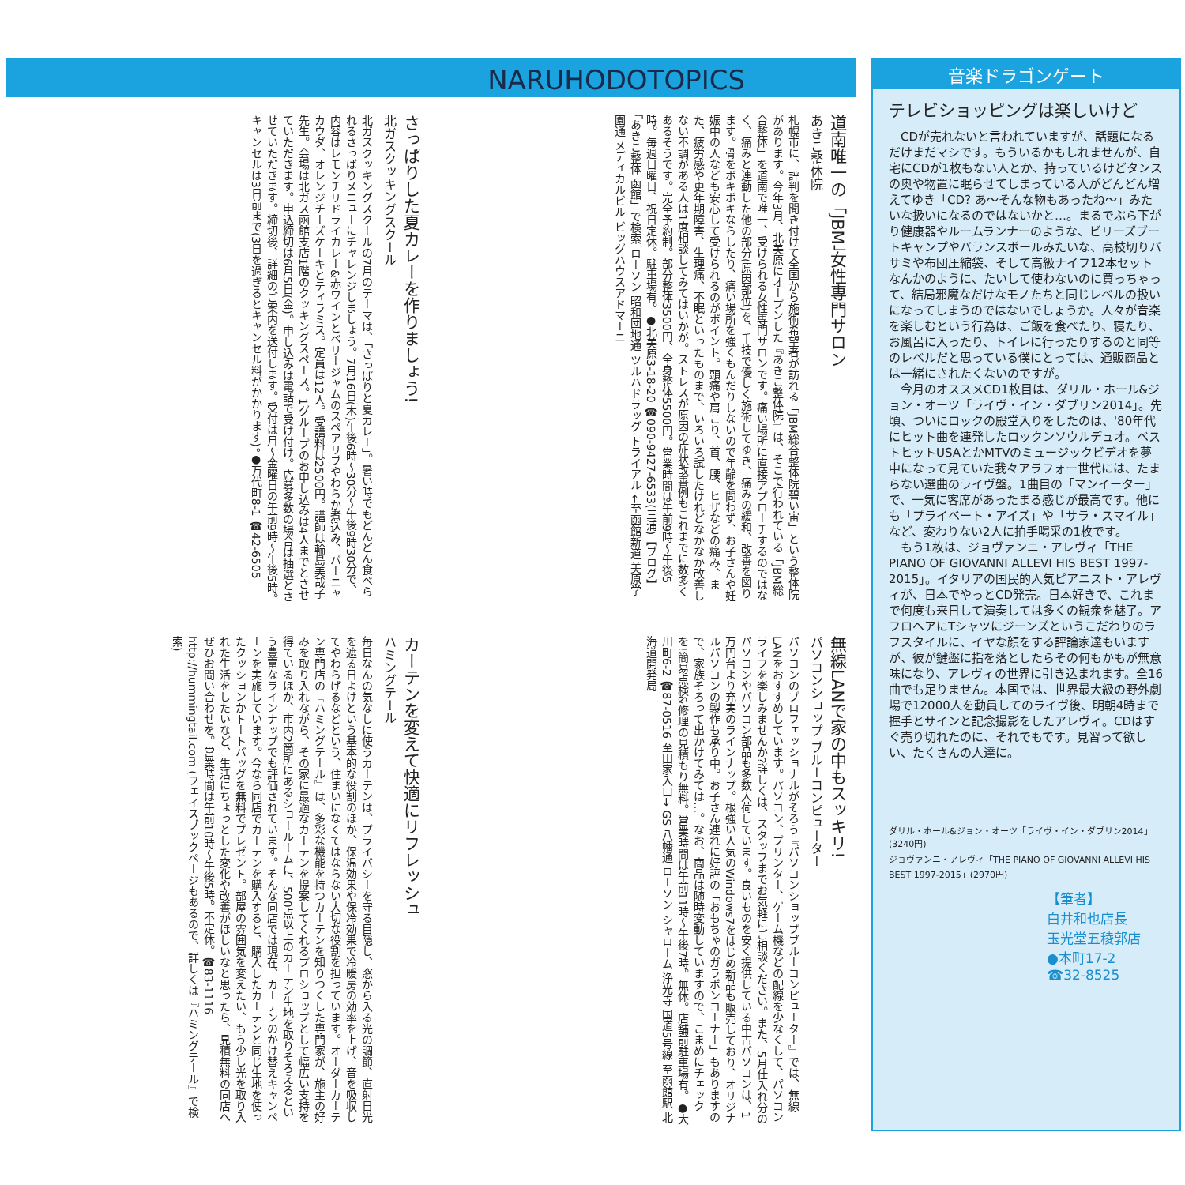NARUHODOTOPICS
さっぱりした夏カレーを作りましょう!
北ガスクッキングスクール
北ガスクッキングスクールの7月のテーマは、「さっぱりと夏カレー」。暑い時でもどんどん食べられるさっぱりメニューにチャレンジしましょう。7月16日(木)午後6時〜30分〜午後9時30分で、内容はレモンチリドライカレー&赤ワインとベリージャムのスペアリブやわらか煮込み、バーニャカウダ、オレンジチーズケーキとティラミス。定員は12人。受講料は2500円。講師は輪島美哉子先生。会場は北ガス函館支店1階のクッキングスペース。1グループのお申し込みは4人までとさせていただきます。申込締切は6月5日(金)。申し込みは電話で受け付け。応募多数の場合は抽選とさせていただきます。締切後、詳細のご案内を送付します。受付は月〜金曜日の午前9時〜午後5時。キャンセルは3日前まで(3日を過ぎるとキャンセル料がかかります)。●万代町8-1 ☎42-6505
道南唯一の「JBM」女性専門サロン
あきこ整体院
札幌市に、評判を聞き付けて全国から施術希望者が訪れる「JBM総合整体院碧い宙」という整体院があります。今年3月、北美原にオープンした『あきこ整体院』は、そこで行われている「JBM総合整体」を道南で唯一、受けられる女性専門サロンです。痛い場所に直接アプローチするのではなく、痛みと連動した他の部分(原因部位)を、手技で優しく施術してゆき、痛みの緩和、改善を図ります。骨をボキボキならしたり、痛い場所を強くもんだりしないので年齢を問わず、お子さんや妊娠中の人なども安心して受けられるのがポイント。頭痛や肩こり、首、腰、ヒザなどの痛み、また、疲労感や更年期障害、生理痛、不眠といったものまで、いろいろ試したけれどなかなか改善しない不調がある人は1度相談してみてはいかが。ストレスが原因の症状改善例もこれまでに数多くあるそうです。完全予約制。部分整体3500円、全身整体5500円。営業時間は午前9時〜午後5時。毎週日曜日、祝日定休。駐車場有。●北美原3-18-20 ☎090-9427-6533(三浦)【ブログ】「あきこ整体 函館」で検索 ローソン 昭和団地通 ツルハドラッグ トライアル ←至函館新道 美原学園通 メディカルビル ビッグハウスアドマーニ
カーテンを変えて快適にリフレッシュ
ハミングテール
毎日なんの気なしに使うカーテンは、プライバシーを守る目隠し、窓から入る光の調節、直射日光を遮る日よけという基本的な役割のほか、保温効果や保冷効果で冷暖房の効率を上げ、音を吸収してやわらげるなどという、住まいになくてはならない大切な役割を担っています。オーダーカーテン専門店の『ハミングテール』は、多彩な機能を持つカーテンを知りつくした専門家が、施主の好みを取り入れながら、その家に最適なカーテンを提案してくれるプロショップとして幅広い支持を得ているほか、市内2箇所にあるショールームに、500点以上のカーテン生地を取りそろえるという豊富なラインナップでも評価されています。そんな同店では現在、カーテンのかけ替えキャンペーンを実施しています。今なら同店でカーテンを購入すると、購入したカーテンと同じ生地を使ったクッションかトートバッグを無料でプレゼント。部屋の雰囲気を変えたい、もう少し光を取り入れた生活をしたいなど、生活にちょっとした変化や改善がほしいなと思ったら、見積無料の同店へぜひお問い合わせを。営業時間は午前10時〜午後5時。不定休。☎83-1116 http://hummingtail.com (フェイスブックページもあるので、詳しくは『ハミングテール』で検索)
無線LANで家の中もスッキリ!
パソコンショップ ブルーコンピューター
パソコンのプロフェッショナルがそろう『パソコンショップブルーコンピューター』では、無線LANをおすすめしています。パソコン、プリンター、ゲーム機などの配線を少なくして、パソコンライフを楽しみませんか?詳しくは、スタッフまでお気軽にご相談ください。また、5月仕入れ分のパソコンやパソコン部品も多数入荷しています。良いものを安く提供している中古パソコンは、1万円台より充実のラインナップ。根強い人気のWindows7をはじめ新品も販売しており、オリジナルパソコンの製作も承り中。お子さん連れに好評の「おもちゃのガラポンコーナー」もありますので、家族そろって出かけてみては…。なお、商品は随時変動していますので、こまめにチェックを!簡易点検&修理の見積もり無料。営業時間は午前11時〜午後7時。無休。店舗前駐車場有。●大川町6-2 ☎87-0516 至田家入口→ GS 八幡通 ローソン シャローム 浄光寺 国道5号線 至函館駅 北海道開発局
音楽ドラゴンゲート
テレビショッピングは楽しいけど
CDが売れないと言われていますが、話題になるだけまだマシです。もういるかもしれませんが、自宅にCDが1枚もない人とか、持っているけどタンスの奥や物置に眠らせてしまっている人がどんどん増えてゆき「CD? あ〜そんな物もあったね〜」みたいな扱いになるのではないかと…。まるでぶら下がり健康器やルームランナーのような、ビリーズブートキャンプやバランスボールみたいな、高枝切りバサミや布団圧縮袋、そして高級ナイフ12本セットなんかのように、たいして使わないのに買っちゃって、結局邪魔なだけなモノたちと同じレベルの扱いになってしまうのではないでしょうか。人々が音楽を楽しむという行為は、ご飯を食べたり、寝たり、お風呂に入ったり、トイレに行ったりするのと同等のレベルだと思っている僕にとっては、通販商品とは一緒にされたくないのですが。
今月のオススメCD1枚目は、ダリル・ホール&ジョン・オーツ「ライヴ・イン・ダブリン2014」。先頃、ついにロックの殿堂入りをしたのは、'80年代にヒット曲を連発したロックンソウルデュオ。ベストヒットUSAとかMTVのミュージックビデオを夢中になって見ていた我々アラフォー世代には、たまらない選曲のライヴ盤。1曲目の「マンイーター」で、一気に客席があったまる感じが最高です。他にも「プライベート・アイズ」や「サラ・スマイル」など、変わりない2人に拍手喝采の1枚です。
もう1枚は、ジョヴァンニ・アレヴィ「THE PIANO OF GIOVANNI ALLEVI HIS BEST 1997-2015」。イタリアの国民的人気ピアニスト・アレヴィが、日本でやっとCD発売。日本好きで、これまで何度も来日して演奏しては多くの観衆を魅了。アフロヘアにTシャツにジーンズというこだわりのラフスタイルに、イヤな顔をする評論家達もいますが、彼が鍵盤に指を落としたらその何もかもが無意味になり、アレヴィの世界に引き込まれます。全16曲でも足りません。本国では、世界最大級の野外劇場で12000人を動員してのライヴ後、明朝4時まで握手とサインと記念撮影をしたアレヴィ。CDはすぐ売り切れたのに、それでもです。見習って欲しい、たくさんの人達に。
ダリル・ホール&ジョン・オーツ「ライヴ・イン・ダブリン2014」(3240円)
ジョヴァンニ・アレヴィ「THE PIANO OF GIOVANNI ALLEVI HIS BEST 1997-2015」(2970円)
【筆者】
白井和也店長
玉光堂五稜郭店
●本町17-2
☎32-8525